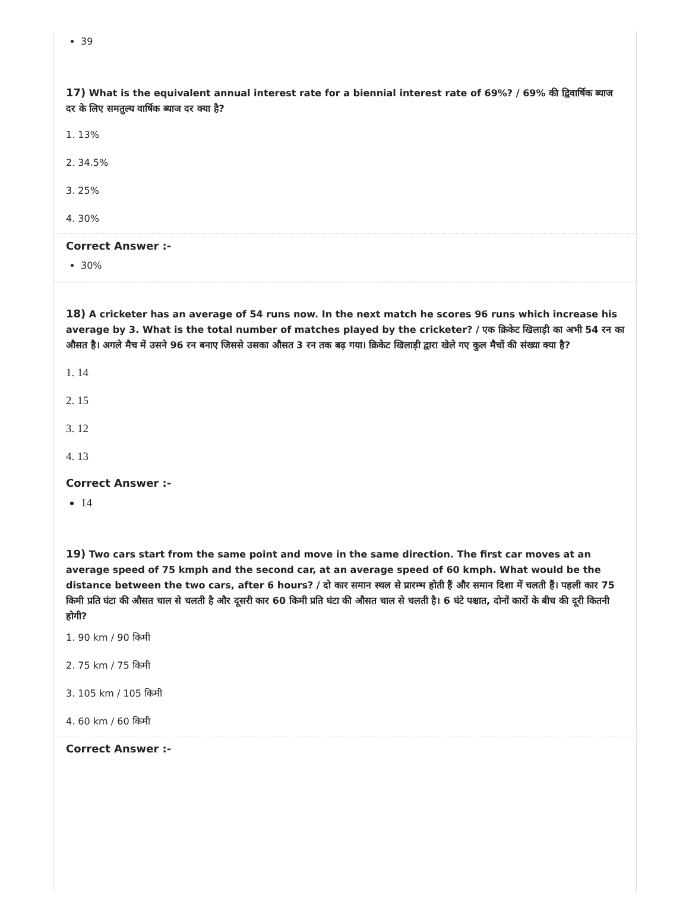39
17) What is the equivalent annual interest rate for a biennial interest rate of 69%? / 69% की द्विवार्षिक ब्याज दर के लिए समतुल्य वार्षिक ब्याज दर क्या है?
1. 13%
2. 34.5%
3. 25%
4. 30%
Correct Answer :-
30%
18) A cricketer has an average of 54 runs now. In the next match he scores 96 runs which increase his average by 3. What is the total number of matches played by the cricketer? / एक क्रिकेट खिलाड़ी का अभी 54 रन का औसत है। अगले मैच में उसने 96 रन बनाए जिससे उसका औसत 3 रन तक बढ़ गया। क्रिकेट खिलाड़ी द्वारा खेले गए कुल मैचों की संख्या क्या है?
1. 14
2. 15
3. 12
4. 13
Correct Answer :-
14
19) Two cars start from the same point and move in the same direction. The first car moves at an average speed of 75 kmph and the second car, at an average speed of 60 kmph. What would be the distance between the two cars, after 6 hours? / दो कार समान स्थल से प्रारम्भ होती हैं और समान दिशा में चलती हैं। पहली कार 75 किमी प्रति घंटा की औसत चाल से चलती है और दूसरी कार 60 किमी प्रति घंटा की औसत चाल से चलती है। 6 घंटे पश्चात, दोनों कारों के बीच की दूरी कितनी होगी?
1. 90 km / 90 किमी
2. 75 km / 75 किमी
3. 105 km / 105 किमी
4. 60 km / 60 किमी
Correct Answer :-